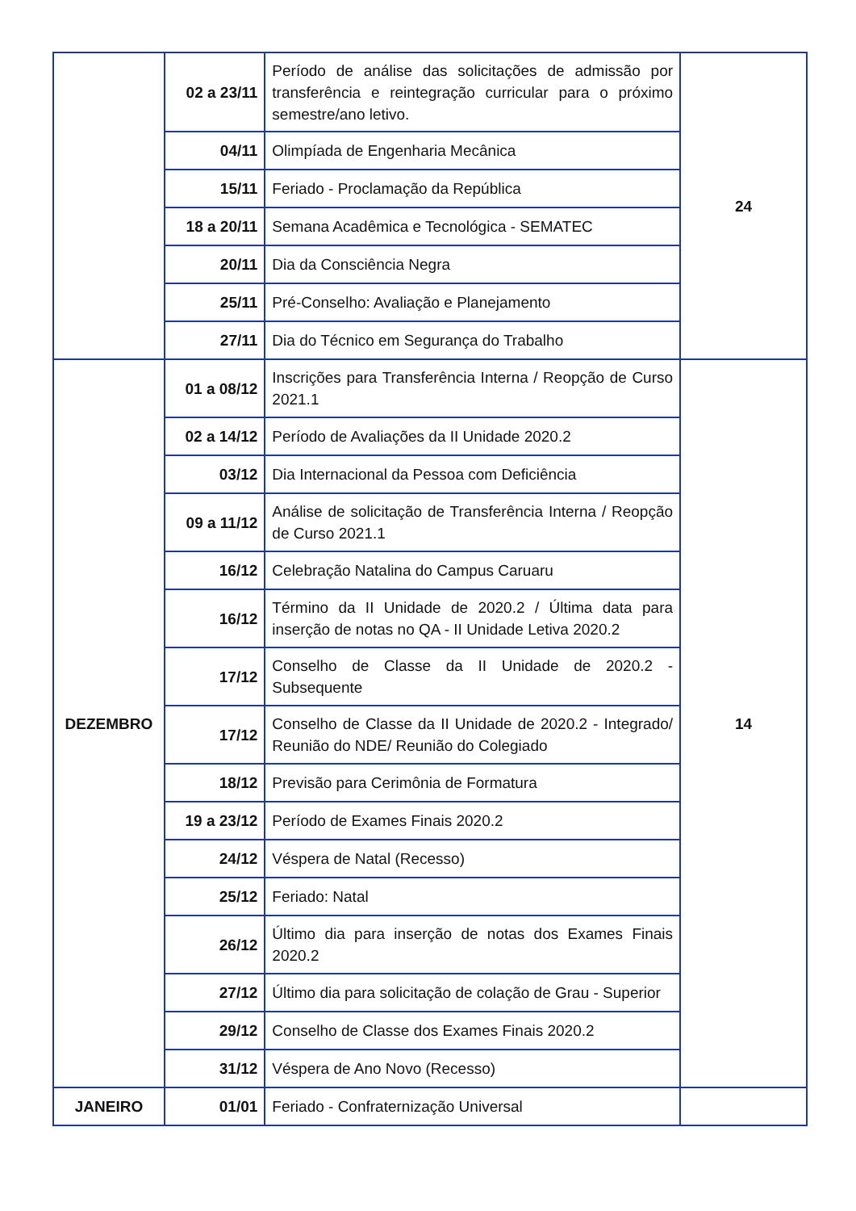| | 02 a 23/11 | Período de análise das solicitações de admissão por transferência e reintegração curricular para o próximo semestre/ano letivo. | 24 |
| | 04/11 | Olimpíada de Engenharia Mecânica | |
| | 15/11 | Feriado - Proclamação da República | |
| | 18 a 20/11 | Semana Acadêmica e Tecnológica - SEMATEC | |
| | 20/11 | Dia da Consciência Negra | |
| | 25/11 | Pré-Conselho: Avaliação e Planejamento | |
| | 27/11 | Dia do Técnico em Segurança do Trabalho | |
| DEZEMBRO | 01 a 08/12 | Inscrições para Transferência Interna / Reopção de Curso 2021.1 | 14 |
| | 02 a 14/12 | Período de Avaliações da II Unidade 2020.2 | |
| | 03/12 | Dia Internacional da Pessoa com Deficiência | |
| | 09 a 11/12 | Análise de solicitação de Transferência Interna / Reopção de Curso 2021.1 | |
| | 16/12 | Celebração Natalina do Campus Caruaru | |
| | 16/12 | Término da II Unidade de 2020.2 / Última data para inserção de notas no QA - II Unidade Letiva 2020.2 | |
| | 17/12 | Conselho de Classe da II Unidade de 2020.2 - Subsequente | |
| | 17/12 | Conselho de Classe da II Unidade de 2020.2 - Integrado/ Reunião do NDE/ Reunião do Colegiado | |
| | 18/12 | Previsão para Cerimônia de Formatura | |
| | 19 a 23/12 | Período de Exames Finais 2020.2 | |
| | 24/12 | Véspera de Natal (Recesso) | |
| | 25/12 | Feriado: Natal | |
| | 26/12 | Último dia para inserção de notas dos Exames Finais 2020.2 | |
| | 27/12 | Último dia para solicitação de colação de Grau - Superior | |
| | 29/12 | Conselho de Classe dos Exames Finais 2020.2 | |
| | 31/12 | Véspera de Ano Novo (Recesso) | |
| JANEIRO | 01/01 | Feriado - Confraternização Universal | |